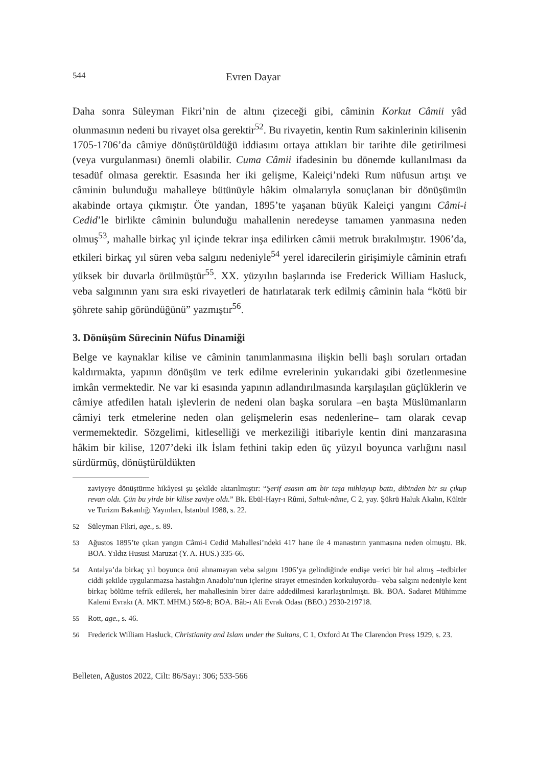544 Evren Dayar
Daha sonra Süleyman Fikri’nin de altını çizeceği gibi, câminin Korkut Câmii yâd olunmasının nedeni bu rivayet olsa gerektir<sup>52</sup>. Bu rivayetin, kentin Rum sakinlerinin kilisenin 1705-1706’da câmiye dönüştürüldüğü iddiasını ortaya attıkları bir tarihte dile getirilmesi (veya vurgulanması) önemli olabilir. Cuma Câmii ifadesinin bu dönemde kullanılması da tesadüf olmasa gerektir. Esasında her iki gelişme, Kaleiçi’ndeki Rum nüfusun artışı ve câminin bulunduğu mahalleye bütünüyle hâkim olmalarıyla sonuçlanan bir dönüşümün akabinde ortaya çıkmıştır. Öte yandan, 1895’te yaşanan büyük Kaleiçi yangını Câmi-i Cedid’le birlikte câminin bulunduğu mahallenin neredeyse tamamen yanmasına neden olmuş<sup>53</sup>, mahalle birkaç yıl içinde tekrar inşa edilirken câmii metruk bırakılmıştır. 1906’da, etkileri birkaç yıl süren veba salgını nedeniyle<sup>54</sup> yerel idarecilerin girişimiyle câminin etrafı yüksek bir duvarla örülmüştür<sup>55</sup>. XX. yüzyılın başlarında ise Frederick William Hasluck, veba salgınının yanı sıra eski rivayetleri de hatırlatarak terk edilmiş câminin hala “kötü bir şöhrete sahip göründüğünü” yazmıştır<sup>56</sup>.
3. Dönüşüm Sürecinin Nüfus Dinamiği
Belge ve kaynaklar kilise ve câminin tanımlanmasına ilişkin belli başlı soruları ortadan kaldırmakta, yapının dönüşüm ve terk edilme evrelerinin yukarıdaki gibi özetlenmesine imkân vermektedir. Ne var ki esasında yapının adlandırılmasında karşılaşılan güçlüklerin ve câmiye atfedilen hatalı işlevlerin de nedeni olan başka sorulara –en başta Müslümanların câmiyi terk etmelerine neden olan gelişmelerin esas nedenlerine– tam olarak cevap vermemektedir. Sözgelimi, kitleselliği ve merkeziliği itibariyle kentin dini manzarasına hâkim bir kilise, 1207’deki ilk İslam fethini takip eden üç yüzyıl boyunca varlığını nasıl sürdürmüş, dönüştürüldükten
zaviyeye dönüştürme hikâyesi şu şekilde aktarılmıştır: “Şerif asasın attı bir taşa mihlayup battı, dibinden bir su çıkup revan oldı. Çün bu yirde bir kilise zaviye oldı.” Bk. Ebül-Hayr-ı Rûmi, Saltuk-nâme, C 2, yay. Şükrü Haluk Akalın, Kültür ve Turizm Bakanlığı Yayınları, İstanbul 1988, s. 22.
52 Süleyman Fikri, age., s. 89.
53 Ağustos 1895’te çıkan yangın Câmi-i Cedid Mahallesi’ndeki 417 hane ile 4 manastırın yanmasına neden olmuştu. Bk. BOA. Yıldız Hususi Maruzat (Y. A. HUS.) 335-66.
54 Antalya’da birkaç yıl boyunca önü alınamayan veba salgını 1906’ya gelindiğinde endişe verici bir hal almış –tedbirler ciddi şekilde uygulanmazsa hastalığın Anadolu’nun içlerine sirayet etmesinden korkuluyordu– veba salgını nedeniyle kent birkaç bölüme tefrik edilerek, her mahallesinin birer daire addedilmesi kararlaştırılmıştı. Bk. BOA. Sadaret Mühimme Kalemi Evrakı (A. MKT. MHM.) 569-8; BOA. Bâb-ı Ali Evrak Odası (BEO.) 2930-219718.
55 Rott, age., s. 46.
56 Frederick William Hasluck, Christianity and Islam under the Sultans, C 1, Oxford At The Clarendon Press 1929, s. 23.
Belleten, Ağustos 2022, Cilt: 86/Sayı: 306; 533-566